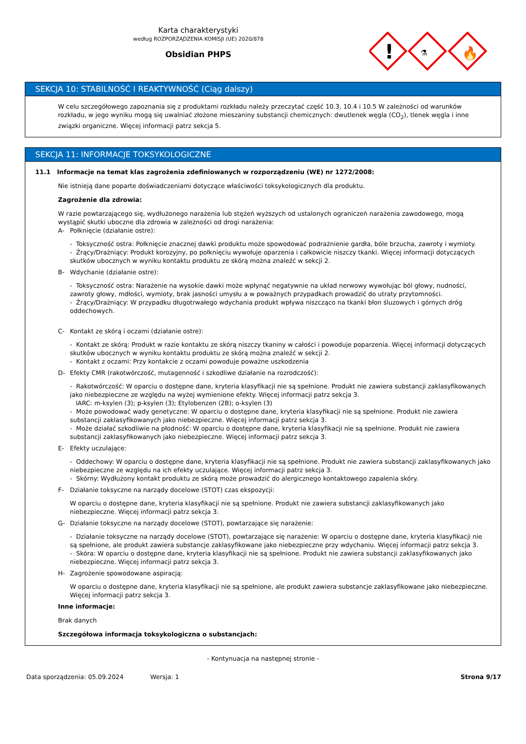Karta charakterystyki
według ROZPORZĄDZENIA KOMISJI (UE) 2020/878
Obsidian PHPS
!
⚗
🔥
SEKCJA 10: STABILNOŚĆ I REAKTYWNOŚĆ (Ciąg dalszy)
W celu szczegółowego zapoznania się z produktami rozkładu należy przeczytać część 10.3, 10.4 i 10.5 W zależności od warunków rozkładu, w jego wyniku mogą się uwalniać złożone mieszaniny substancji chemicznych: dwutlenek węgla (CO<sub>2</sub>), tlenek węgla i inne związki organiczne. Więcej informacji patrz sekcja 5.
SEKCJA 11: INFORMACJE TOKSYKOLOGICZNE
11.1 Informacje na temat klas zagrożenia zdefiniowanych w rozporządzeniu (WE) nr 1272/2008:
Nie istnieją dane poparte doświadczeniami dotyczące właściwości toksykologicznych dla produktu.
Zagrożenie dla zdrowia:
W razie powtarzającego się, wydłużonego narażenia lub stężeń wyższych od ustalonych ograniczeń narażenia zawodowego, mogą wystąpić skutki uboczne dla zdrowia w zależności od drogi narażenia:
A- Połknięcie (działanie ostre):
- Toksyczność ostra: Połknięcie znacznej dawki produktu może spowodować podrażnienie gardła, bóle brzucha, zawroty i wymioty.
- Żrący/Drażniący: Produkt korozyjny, po połknięciu wywołuje oparzenia i całkowicie niszczy tkanki. Więcej informacji dotyczących skutków ubocznych w wyniku kontaktu produktu ze skórą można znaleźć w sekcji 2.
B- Wdychanie (działanie ostre):
- Toksyczność ostra: Narażenie na wysokie dawki może wpłynąć negatywnie na układ nerwowy wywołując ból głowy, nudności, zawroty głowy, mdłości, wymioty, brak jasności umysłu a w poważnych przypadkach prowadzić do utraty przytomności.
- Żrący/Drażniący: W przypadku długotrwałego wdychania produkt wpływa niszcząco na tkanki błon śluzowych i górnych dróg oddechowych.
C- Kontakt ze skórą i oczami (działanie ostre):
- Kontakt ze skórą: Produkt w razie kontaktu ze skórą niszczy tkaniny w całości i powoduje poparzenia. Więcej informacji dotyczących skutków ubocznych w wyniku kontaktu produktu ze skórą można znaleźć w sekcji 2.
- Kontakt z oczami: Przy kontakcie z oczami powoduje poważne uszkodzenia
D- Efekty CMR (rakotwórczość, mutagenność i szkodliwe działanie na rozrodczość):
- Rakotwórczość: W oparciu o dostępne dane, kryteria klasyfikacji nie są spełnione. Produkt nie zawiera substancji zaklasyfikowanych jako niebezpieczne ze względu na wyżej wymienione efekty. Więcej informacji patrz sekcja 3.
IARC: m-ksylen (3); p-ksylen (3); Etylobenzen (2B); o-ksylen (3)
- Może powodować wady genetyczne: W oparciu o dostępne dane, kryteria klasyfikacji nie są spełnione. Produkt nie zawiera substancji zaklasyfikowanych jako niebezpieczne. Więcej informacji patrz sekcja 3.
- Może działać szkodliwie na płodność: W oparciu o dostępne dane, kryteria klasyfikacji nie są spełnione. Produkt nie zawiera substancji zaklasyfikowanych jako niebezpieczne. Więcej informacji patrz sekcja 3.
E- Efekty uczulające:
- Oddechowy: W oparciu o dostępne dane, kryteria klasyfikacji nie są spełnione. Produkt nie zawiera substancji zaklasyfikowanych jako niebezpieczne ze względu na ich efekty uczulające. Więcej informacji patrz sekcja 3.
- Skórny: Wydłużony kontakt produktu ze skórą może prowadzić do alergicznego kontaktowego zapalenia skóry.
F- Działanie toksyczne na narządy docelowe (STOT) czas ekspozycji:
W oparciu o dostępne dane, kryteria klasyfikacji nie są spełnione. Produkt nie zawiera substancji zaklasyfikowanych jako niebezpieczne. Więcej informacji patrz sekcja 3.
G- Działanie toksyczne na narządy docelowe (STOT), powtarzające się narażenie:
- Działanie toksyczne na narządy docelowe (STOT), powtarzające się narażenie: W oparciu o dostępne dane, kryteria klasyfikacji nie są spełnione, ale produkt zawiera substancje zaklasyfikowane jako niebezpieczne przy wdychaniu. Więcej informacji patrz sekcja 3.
- Skóra: W oparciu o dostępne dane, kryteria klasyfikacji nie są spełnione. Produkt nie zawiera substancji zaklasyfikowanych jako niebezpieczne. Więcej informacji patrz sekcja 3.
H- Zagrożenie spowodowane aspiracją:
W oparciu o dostępne dane, kryteria klasyfikacji nie są spełnione, ale produkt zawiera substancje zaklasyfikowane jako niebezpieczne. Więcej informacji patrz sekcja 3.
Inne informacje:
Brak danych
Szczegółowa informacja toksykologiczna o substancjach:
- Kontynuacja na następnej stronie -
Data sporządzenia: 05.09.2024 Wersja: 1 Strona 9/17